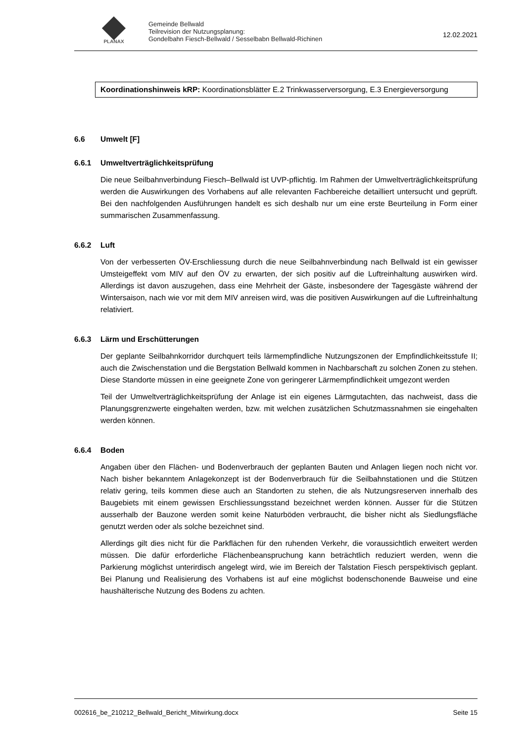PLANAX
Gemeinde Bellwald
Teilrevision der Nutzungsplanung:
Gondelbahn Fiesch-Bellwald / Sesselbabn Bellwald-Richinen
12.02.2021
Koordinationshinweis kRP: Koordinationsblätter E.2 Trinkwasserversorgung, E.3 Energieversorgung
6.6 Umwelt [F]
6.6.1 Umweltverträglichkeitsprüfung
Die neue Seilbahnverbindung Fiesch–Bellwald ist UVP-pflichtig. Im Rahmen der Umweltverträglichkeitsprüfung werden die Auswirkungen des Vorhabens auf alle relevanten Fachbereiche detailliert untersucht und geprüft. Bei den nachfolgenden Ausführungen handelt es sich deshalb nur um eine erste Beurteilung in Form einer summarischen Zusammenfassung.
6.6.2 Luft
Von der verbesserten ÖV-Erschliessung durch die neue Seilbahnverbindung nach Bellwald ist ein gewisser Umsteigeffekt vom MIV auf den ÖV zu erwarten, der sich positiv auf die Luftreinhaltung auswirken wird. Allerdings ist davon auszugehen, dass eine Mehrheit der Gäste, insbesondere der Tagesgäste während der Wintersaison, nach wie vor mit dem MIV anreisen wird, was die positiven Auswirkungen auf die Luftreinhaltung relativiert.
6.6.3 Lärm und Erschütterungen
Der geplante Seilbahnkorridor durchquert teils lärmempfindliche Nutzungszonen der Empfindlichkeitsstufe II; auch die Zwischenstation und die Bergstation Bellwald kommen in Nachbarschaft zu solchen Zonen zu stehen. Diese Standorte müssen in eine geeignete Zone von geringerer Lärmempfindlichkeit umgezont werden
Teil der Umweltverträglichkeitsprüfung der Anlage ist ein eigenes Lärmgutachten, das nachweist, dass die Planungsgrenzwerte eingehalten werden, bzw. mit welchen zusätzlichen Schutzmassnahmen sie eingehalten werden können.
6.6.4 Boden
Angaben über den Flächen- und Bodenverbrauch der geplanten Bauten und Anlagen liegen noch nicht vor. Nach bisher bekanntem Anlagekonzept ist der Bodenverbrauch für die Seilbahnstationen und die Stützen relativ gering, teils kommen diese auch an Standorten zu stehen, die als Nutzungsreserven innerhalb des Baugebiets mit einem gewissen Erschliessungsstand bezeichnet werden können. Ausser für die Stützen ausserhalb der Bauzone werden somit keine Naturböden verbraucht, die bisher nicht als Siedlungsfläche genutzt werden oder als solche bezeichnet sind.
Allerdings gilt dies nicht für die Parkflächen für den ruhenden Verkehr, die voraussichtlich erweitert werden müssen. Die dafür erforderliche Flächenbeanspruchung kann beträchtlich reduziert werden, wenn die Parkierung möglichst unterirdisch angelegt wird, wie im Bereich der Talstation Fiesch perspektivisch geplant. Bei Planung und Realisierung des Vorhabens ist auf eine möglichst bodenschonende Bauweise und eine haushälterische Nutzung des Bodens zu achten.
002616_be_210212_Bellwald_Bericht_Mitwirkung.docx Seite 15